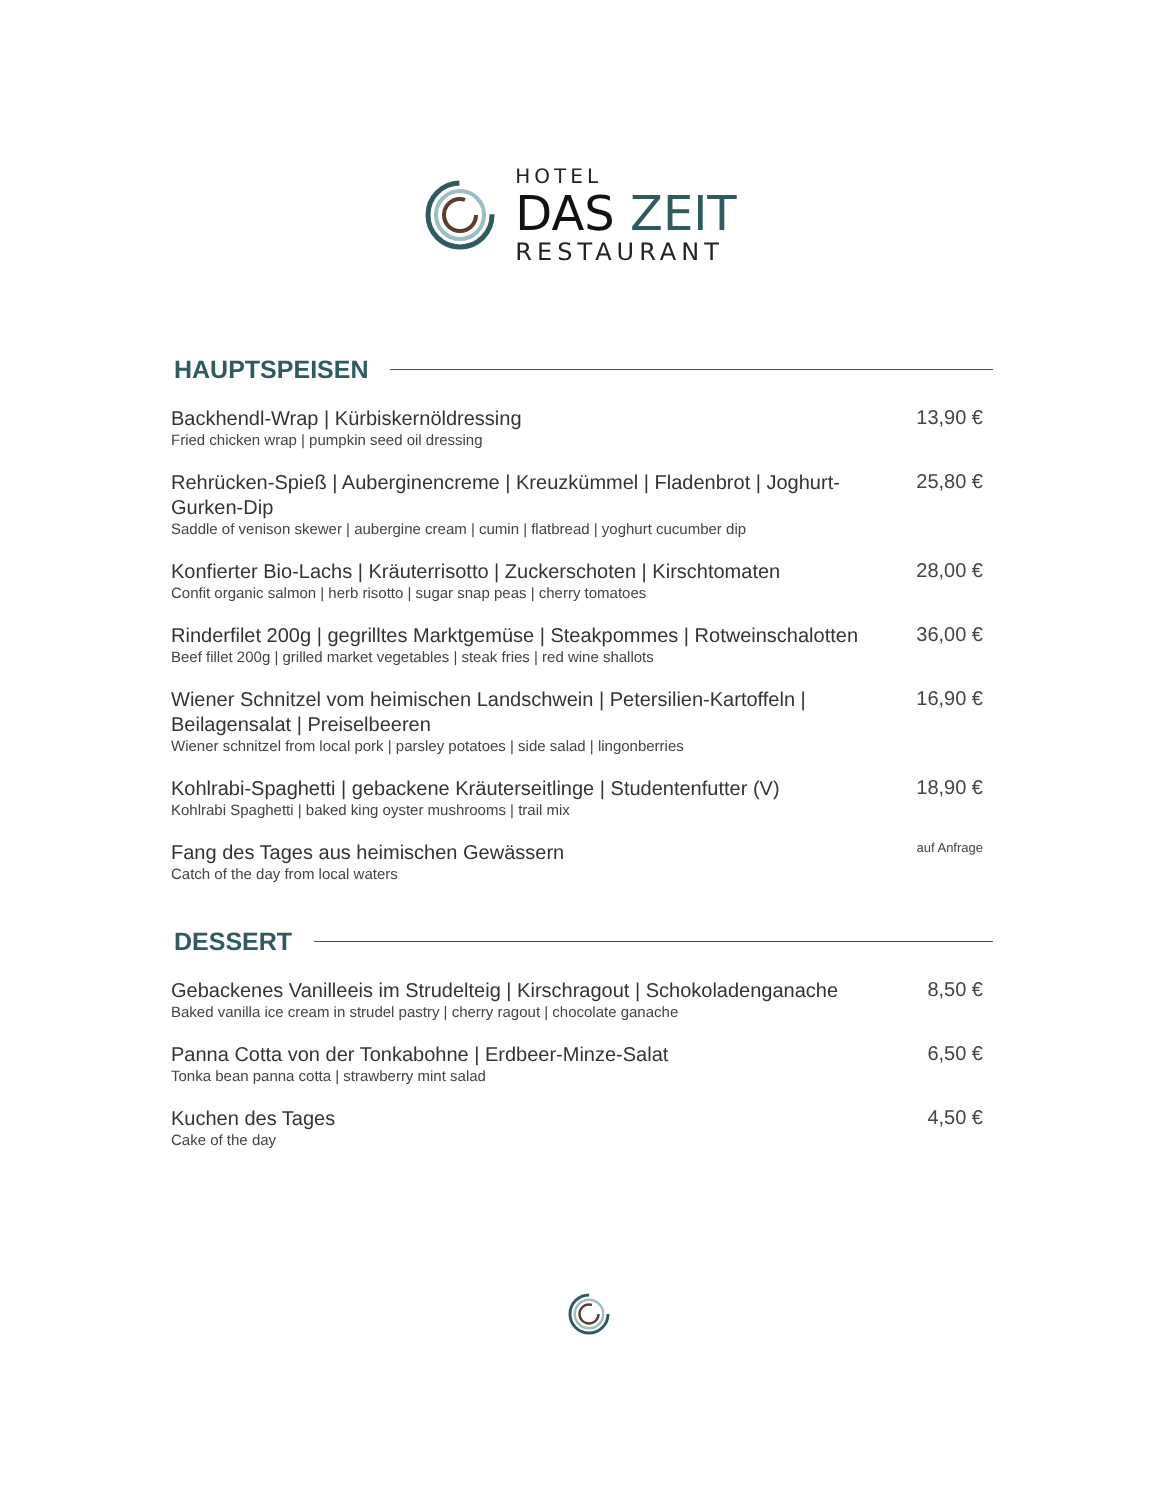HOTEL
DAS ZEIT
RESTAURANT
HAUPTSPEISEN
Backhendl-Wrap | Kürbiskernöldressing
Fried chicken wrap | pumpkin seed oil dressing
13,90 €
Rehrücken-Spieß | Auberginencreme | Kreuzkümmel | Fladenbrot | Joghurt-Gurken-Dip
Saddle of venison skewer | aubergine cream | cumin | flatbread | yoghurt cucumber dip
25,80 €
Konfierter Bio-Lachs | Kräuterrisotto | Zuckerschoten | Kirschtomaten
Confit organic salmon | herb risotto | sugar snap peas | cherry tomatoes
28,00 €
Rinderfilet 200g | gegrilltes Marktgemüse | Steakpommes | Rotweinschalotten
Beef fillet 200g | grilled market vegetables | steak fries | red wine shallots
36,00 €
Wiener Schnitzel vom heimischen Landschwein | Petersilien-Kartoffeln | Beilagensalat | Preiselbeeren
Wiener schnitzel from local pork | parsley potatoes | side salad | lingonberries
16,90 €
Kohlrabi-Spaghetti | gebackene Kräuterseitlinge | Studentenfutter (V)
Kohlrabi Spaghetti | baked king oyster mushrooms | trail mix
18,90 €
Fang des Tages aus heimischen Gewässern
Catch of the day from local waters
auf Anfrage
DESSERT
Gebackenes Vanilleeis im Strudelteig | Kirschragout | Schokoladenganache
Baked vanilla ice cream in strudel pastry | cherry ragout | chocolate ganache
8,50 €
Panna Cotta von der Tonkabohne | Erdbeer-Minze-Salat
Tonka bean panna cotta | strawberry mint salad
6,50 €
Kuchen des Tages
Cake of the day
4,50 €